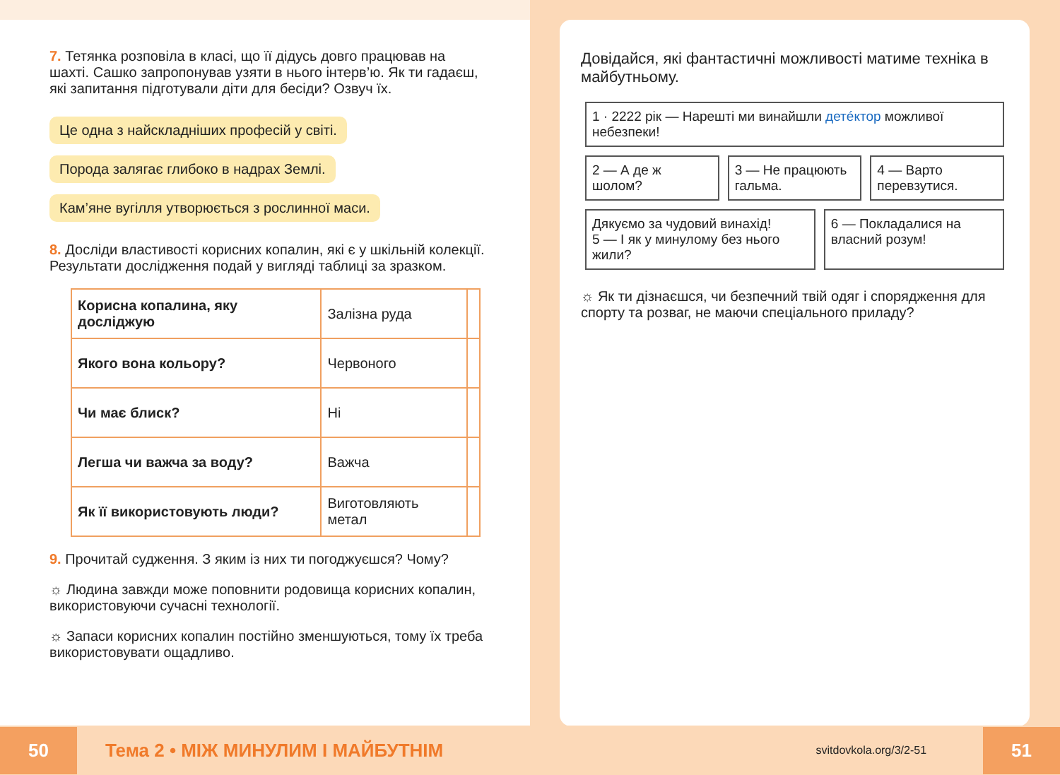7. Тетянка розповіла в класі, що її дідусь довго працював на шахті. Сашко запропонував узяти в нього інтерв’ю. Як ти гадаєш, які запитання підготували діти для бесіди? Озвуч їх.
Це одна з найскладніших професій у світі.
Порода залягає глибоко в надрах Землі.
Кам’яне вугілля утворюється з рослинної маси.
8. Досліди властивості корисних копалин, які є у шкільній колекції. Результати дослідження подай у вигляді таблиці за зразком.
| Корисна копалина, яку досліджую | Залізна руда | |
| Якого вона кольору? | Червоного | |
| Чи має блиск? | Ні | |
| Легша чи важча за воду? | Важча | |
| Як її використовують люди? | Виготовляють метал | |
9. Прочитай судження. З яким із них ти погоджуєшся? Чому?
☼ Людина завжди може поповнити родовища корисних копалин, використовуючи сучасні технології.
☼ Запаси корисних копалин постійно зменшуються, тому їх треба використовувати ощадливо.
Довідайся, які фантастичні можливості матиме техніка в майбутньому.
1 · 2222 рік — Нарешті ми винайшли детéктор можливої небезпеки!
2 — А де ж шолом? 3 — Не працюють гальма. 4 — Варто перевзутися.
Дякуємо за чудовий винахід!
5 — І як у минулому без нього жили?
6 — Покладалися на власний розум!
☼ Як ти дізнаєшся, чи безпечний твій одяг і спорядження для спорту та розваг, не маючи спеціального приладу?
50 Тема 2 • МІЖ МИНУЛИМ І МАЙБУТНІМ svitdovkola.org/3/2-51 51